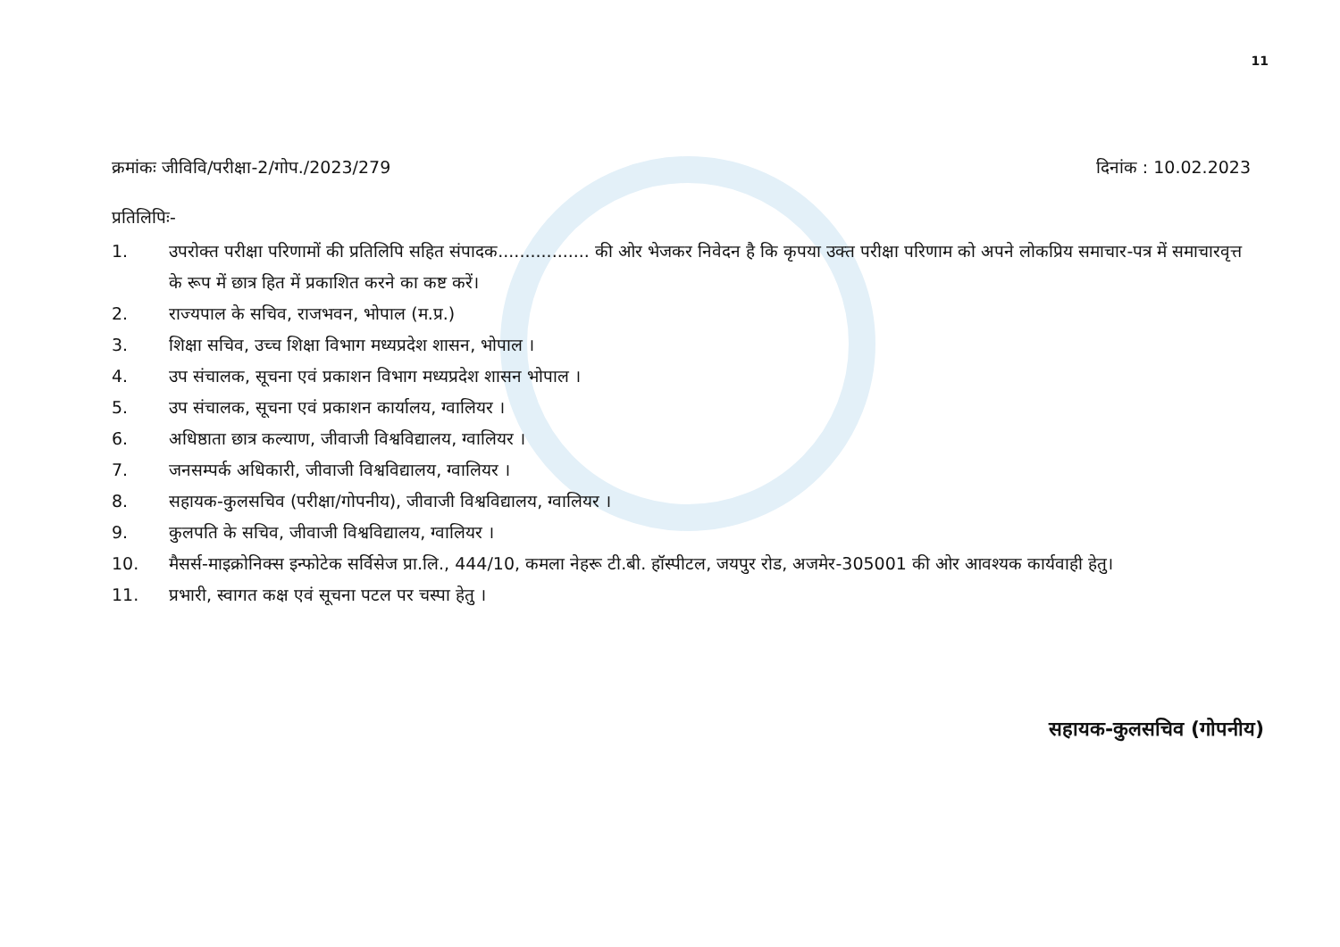11
क्रमांकः जीविवि/परीक्षा-2/गोप./2023/279
दिनांक : 10.02.2023
प्रतिलिपिः-
1. उपरोक्त परीक्षा परिणामों की प्रतिलिपि सहित संपादक................. की ओर भेजकर निवेदन है कि कृपया उक्त परीक्षा परिणाम को अपने लोकप्रिय समाचार-पत्र में समाचारवृत्त के रूप में छात्र हित में प्रकाशित करने का कष्ट करें।
2. राज्यपाल के सचिव, राजभवन, भोपाल (म.प्र.)
3. शिक्षा सचिव, उच्च शिक्षा विभाग मध्यप्रदेश शासन, भोपाल ।
4. उप संचालक, सूचना एवं प्रकाशन विभाग मध्यप्रदेश शासन भोपाल ।
5. उप संचालक, सूचना एवं प्रकाशन कार्यालय, ग्वालियर ।
6. अधिष्ठाता छात्र कल्याण, जीवाजी विश्वविद्यालय, ग्वालियर ।
7. जनसम्पर्क अधिकारी, जीवाजी विश्वविद्यालय, ग्वालियर ।
8. सहायक-कुलसचिव (परीक्षा/गोपनीय), जीवाजी विश्वविद्यालय, ग्वालियर ।
9. कुलपति के सचिव, जीवाजी विश्वविद्यालय, ग्वालियर ।
10. मैसर्स-माइक्रोनिक्स इन्फोटेक सर्विसेज प्रा.लि., 444/10, कमला नेहरू टी.बी. हॉस्पीटल, जयपुर रोड, अजमेर-305001 की ओर आवश्यक कार्यवाही हेतु।
11. प्रभारी, स्वागत कक्ष एवं सूचना पटल पर चस्पा हेतु ।
सहायक-कुलसचिव (गोपनीय)